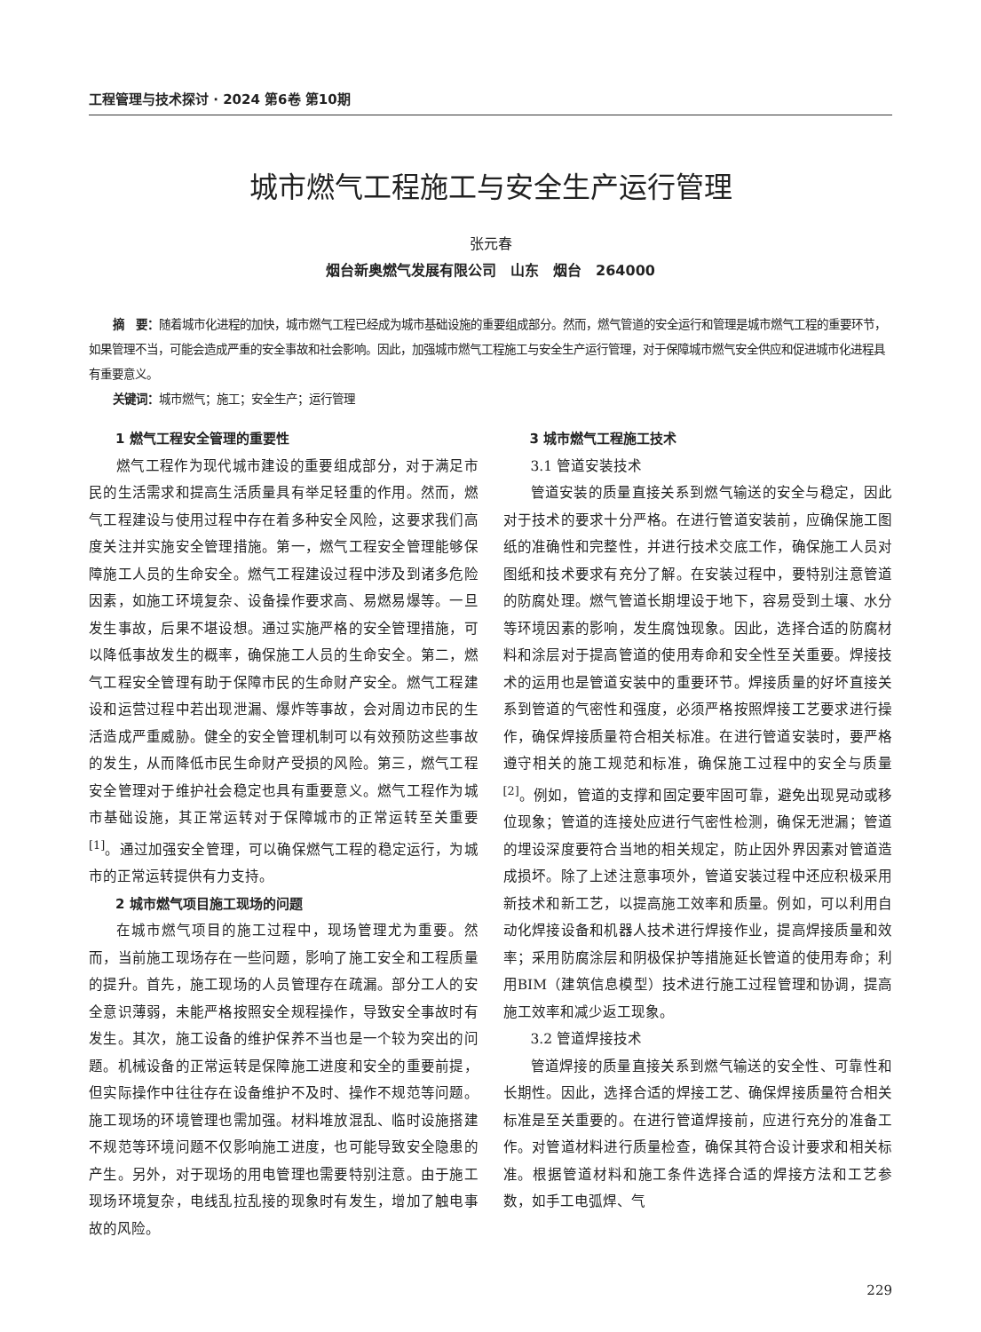工程管理与技术探讨 · 2024 第6卷 第10期
城市燃气工程施工与安全生产运行管理
张元春
烟台新奥燃气发展有限公司　山东　烟台　264000
摘　要：随着城市化进程的加快，城市燃气工程已经成为城市基础设施的重要组成部分。然而，燃气管道的安全运行和管理是城市燃气工程的重要环节，如果管理不当，可能会造成严重的安全事故和社会影响。因此，加强城市燃气工程施工与安全生产运行管理，对于保障城市燃气安全供应和促进城市化进程具有重要意义。
关键词：城市燃气；施工；安全生产；运行管理
1 燃气工程安全管理的重要性
燃气工程作为现代城市建设的重要组成部分，对于满足市民的生活需求和提高生活质量具有举足轻重的作用。然而，燃气工程建设与使用过程中存在着多种安全风险，这要求我们高度关注并实施安全管理措施。第一，燃气工程安全管理能够保障施工人员的生命安全。燃气工程建设过程中涉及到诸多危险因素，如施工环境复杂、设备操作要求高、易燃易爆等。一旦发生事故，后果不堪设想。通过实施严格的安全管理措施，可以降低事故发生的概率，确保施工人员的生命安全。第二，燃气工程安全管理有助于保障市民的生命财产安全。燃气工程建设和运营过程中若出现泄漏、爆炸等事故，会对周边市民的生活造成严重威胁。健全的安全管理机制可以有效预防这些事故的发生，从而降低市民生命财产受损的风险。第三，燃气工程安全管理对于维护社会稳定也具有重要意义。燃气工程作为城市基础设施，其正常运转对于保障城市的正常运转至关重要<sup>[1]</sup>。通过加强安全管理，可以确保燃气工程的稳定运行，为城市的正常运转提供有力支持。
2 城市燃气项目施工现场的问题
在城市燃气项目的施工过程中，现场管理尤为重要。然而，当前施工现场存在一些问题，影响了施工安全和工程质量的提升。首先，施工现场的人员管理存在疏漏。部分工人的安全意识薄弱，未能严格按照安全规程操作，导致安全事故时有发生。其次，施工设备的维护保养不当也是一个较为突出的问题。机械设备的正常运转是保障施工进度和安全的重要前提，但实际操作中往往存在设备维护不及时、操作不规范等问题。施工现场的环境管理也需加强。材料堆放混乱、临时设施搭建不规范等环境问题不仅影响施工进度，也可能导致安全隐患的产生。另外，对于现场的用电管理也需要特别注意。由于施工现场环境复杂，电线乱拉乱接的现象时有发生，增加了触电事故的风险。
3 城市燃气工程施工技术
3.1 管道安装技术
管道安装的质量直接关系到燃气输送的安全与稳定，因此对于技术的要求十分严格。在进行管道安装前，应确保施工图纸的准确性和完整性，并进行技术交底工作，确保施工人员对图纸和技术要求有充分了解。在安装过程中，要特别注意管道的防腐处理。燃气管道长期埋设于地下，容易受到土壤、水分等环境因素的影响，发生腐蚀现象。因此，选择合适的防腐材料和涂层对于提高管道的使用寿命和安全性至关重要。焊接技术的运用也是管道安装中的重要环节。焊接质量的好坏直接关系到管道的气密性和强度，必须严格按照焊接工艺要求进行操作，确保焊接质量符合相关标准。在进行管道安装时，要严格遵守相关的施工规范和标准，确保施工过程中的安全与质量<sup>[2]</sup>。例如，管道的支撑和固定要牢固可靠，避免出现晃动或移位现象；管道的连接处应进行气密性检测，确保无泄漏；管道的埋设深度要符合当地的相关规定，防止因外界因素对管道造成损坏。除了上述注意事项外，管道安装过程中还应积极采用新技术和新工艺，以提高施工效率和质量。例如，可以利用自动化焊接设备和机器人技术进行焊接作业，提高焊接质量和效率；采用防腐涂层和阴极保护等措施延长管道的使用寿命；利用BIM（建筑信息模型）技术进行施工过程管理和协调，提高施工效率和减少返工现象。
3.2 管道焊接技术
管道焊接的质量直接关系到燃气输送的安全性、可靠性和长期性。因此，选择合适的焊接工艺、确保焊接质量符合相关标准是至关重要的。在进行管道焊接前，应进行充分的准备工作。对管道材料进行质量检查，确保其符合设计要求和相关标准。根据管道材料和施工条件选择合适的焊接方法和工艺参数，如手工电弧焊、气
229